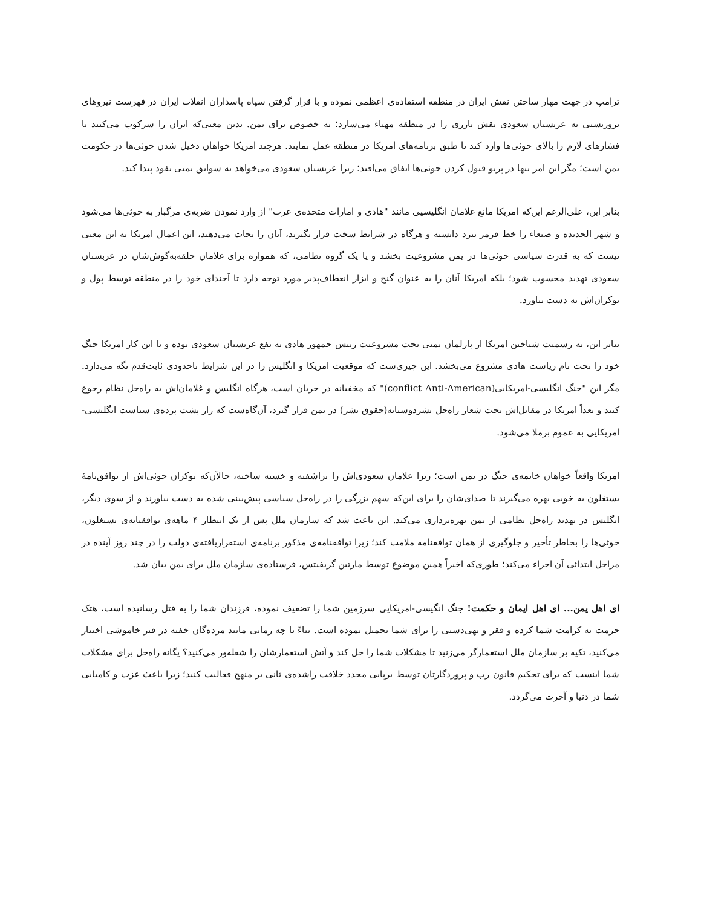ترامپ در جهت مهار ساختن نقش ایران در منطقه استفاده‌ی اعظمی نموده و با قرار گرفتن سپاه پاسداران انقلاب ایران در فهرست نیروهای تروریستی به عربستان سعودی نقش بارزی را در منطقه مهیاء می‌سازد؛ به خصوص برای یمن. بدین معنی‌که ایران را سرکوب می‌کنند تا فشارهای لازم را بالای حوثی‌ها وارد کند تا طبق برنامه‌های امریکا در منطقه عمل نمایند. هرچند امریکا خواهان دخیل شدن حوثی‌ها در حکومت یمن است؛ مگر این امر تنها در پرتو قبول کردن حوثی‌ها اتفاق می‌افتد؛ زیرا عربستان سعودی می‌خواهد به سوابق یمنی نفوذ پیدا کند.
بنابر این، علی‌الرغم این‌که امریکا مانع غلامان انگلیسیی مانند "هادی و امارات متحده‌ی عرب" از وارد نمودن ضربه‌ی مرگبار به حوثی‌ها می‌شود و شهر الحدیده و صنعاء را خط قرمز نبرد دانسته و هرگاه در شرایط سخت قرار بگیرند، آنان را نجات می‌دهند، این اعمال امریکا به این معنی نیست که به قدرت سیاسی حوثی‌ها در یمن مشروعیت بخشد و یا یک گروه نظامی، که همواره برای غلامان حلقه‌به‌گوش‌شان در عربستان سعودی تهدید محسوب شود؛ بلکه امریکا آنان را به عنوان گنج و ابزار انعطاف‌پذیر مورد توجه دارد تا آجندای خود را در منطقه توسط پول و نوکران‌اش به دست بیاورد.
بنابر این، به رسمیت شناختن امریکا از پارلمان یمنی تحت مشروعیت رییس جمهور هادی به نفع عربستان سعودی بوده و با این کار امریکا جنگ خود را تحت نام ریاست هادی مشروع می‌بخشد. این چیزی‌ست که موقعیت امریکا و انگلیس را در این شرایط تاحدودی ثابت‌قدم نگه می‌دارد. مگر این "جنگ انگلیسی-امریکایی(conflict Anti-American)" که مخفیانه در جریان است، هرگاه انگلیس و غلامان‌اش به راه‌حل نظام رجوع کنند و بعداً امریکا در مقابل‌اش تحت شعار راه‌حل بشردوستانه(حقوق بشر) در یمن قرار گیرد، آن‌گاه‌ست که راز پشت پرده‌ی سیاست انگلیسی-امریکایی به عموم برملا می‌شود.
امریکا واقعاً خواهان خاتمه‌ی جنگ در یمن است؛ زیرا غلامان سعودی‌اش را براشفته و خسته ساخته، حالآن‌که نوکران حوثی‌اش از توافق‌نامهٔ یستغلون به خوبی بهره می‌گیرند تا صدای‌شان را برای این‌که سهم بزرگی را در راه‌حل سیاسی پیش‌بینی شده به دست بیاورند و از سوی دیگر، انگلیس در تهدید راه‌حل نظامی از یمن بهره‌برداری می‌کند. این باعث شد که سازمان ملل پس از یک انتظار ۴ ماهه‌ی توافقنانه‌ی یستغلون، حوثی‌ها را بخاطر تأخیر و جلوگیری از همان توافقنامه ملامت کند؛ زیرا توافقنامه‌ی مذکور برنامه‌ی استقراریافته‌ی دولت را در چند روز آینده در مراحل ابتدائی آن اجراء می‌کند؛ طوری‌که اخیراً همین موضوع توسط مارتین گریفیتس، فرستاده‌ی سازمان ملل برای یمن بیان شد.
ای اهل یمن... ای اهل ایمان و حکمت! جنگ انگیسی-امریکایی سرزمین شما را تضعیف نموده، فرزندان شما را به قتل رسانیده است، هتک حرمت به کرامت شما کرده و فقر و تهی‌دستی را برای شما تحمیل نموده است. بناءً تا چه زمانی مانند مرده‌گان خفته در قبر خاموشی اختیار می‌کنید، تکیه بر سازمان ملل استعمارگر می‌زنید تا مشکلات شما را حل کند و آتش استعمارشان را شعله‌ور می‌کنید؟ یگانه راه‌حل برای مشکلات شما اینست که برای تحکیم قانون رب و پروردگارتان توسط برپایی مجدد خلافت راشده‌ی ثانی بر منهج فعالیت کنید؛ زیرا باعث عزت و کامیابی شما در دنیا و آخرت می‌گردد.